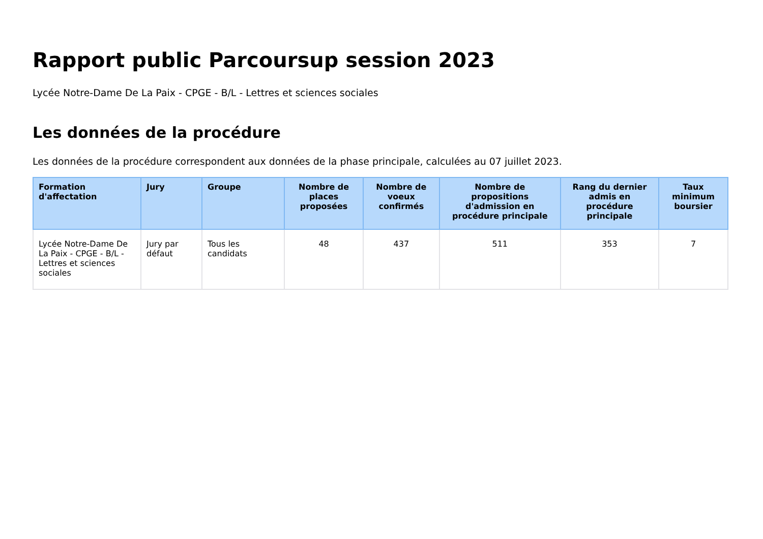Rapport public Parcoursup session 2023
Lycée Notre-Dame De La Paix - CPGE - B/L - Lettres et sciences sociales
Les données de la procédure
Les données de la procédure correspondent aux données de la phase principale, calculées au 07 juillet 2023.
| Formation d'affectation | Jury | Groupe | Nombre de places proposées | Nombre de voeux confirmés | Nombre de propositions d'admission en procédure principale | Rang du dernier admis en procédure principale | Taux minimum boursier |
| --- | --- | --- | --- | --- | --- | --- | --- |
| Lycée Notre-Dame De La Paix - CPGE - B/L - Lettres et sciences sociales | Jury par défaut | Tous les candidats | 48 | 437 | 511 | 353 | 7 |